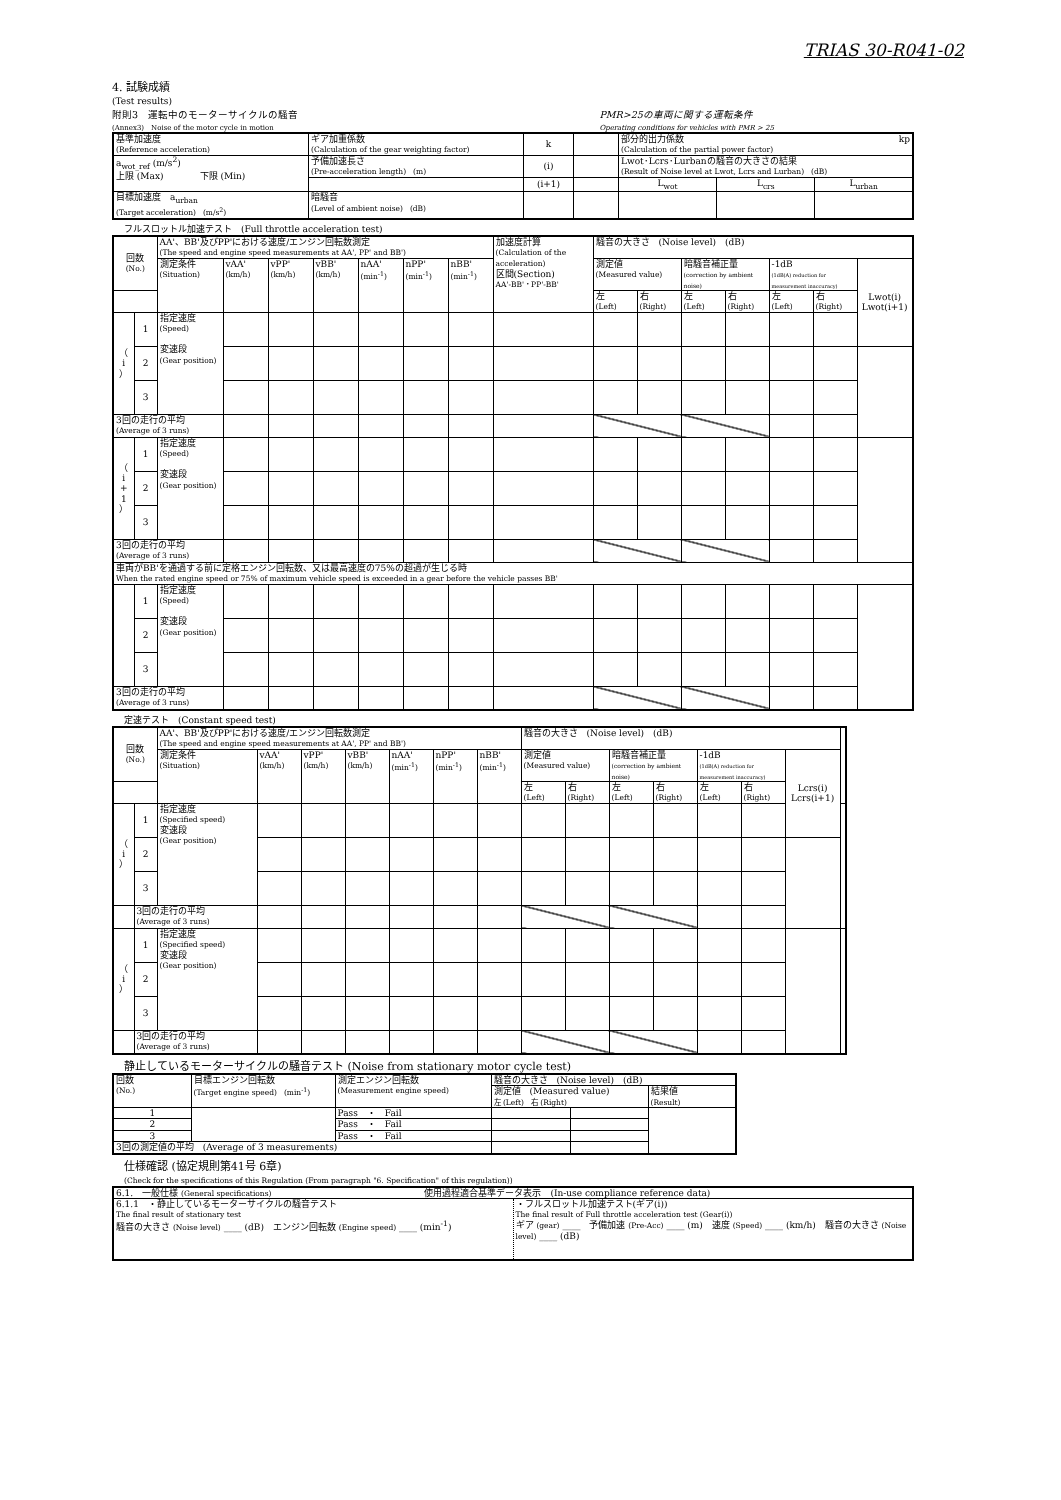TRIAS 30-R041-02
4. 試験成績
(Test results)
附則3　運転中のモーターサイクルの騒音
(Annex3)　Noise of the motor cycle in motion PMR>25の車両に関する運転条件
Operating conditions for vehicles with PMR > 25
| 基準加速度 (Reference acceleration) | ギア加重係数 (Calculation of the gear weighting factor) | k | | 部分的出力係数 kp (Calculation of the partial power factor) | | |
| a<sub>wot_ref</sub> (m/s<sup>2</sup>) 上限 (Max) 下限 (Min) | 予備加速長さ (Pre-acceleration length) (m) | (i) | | Lwot･Lcrs･Lurbanの騒音の大きさの結果 (Result of Noise level at Lwot, Lcrs and Lurban) (dB) | | |
| | | (i+1) | | L<sub>wot</sub> | L<sub>crs</sub> | L<sub>urban</sub> |
| 目標加速度 a<sub>urban</sub> (Target acceleration) (m/s<sup>2</sup>) | 暗騒音 (Level of ambient noise) (dB) | | | | | |
フルスロットル加速テスト　(Full throttle acceleration test)
| 回数 (No.) | | AA'、BB'及びPP'における速度/エンジン回転数測定 (The speed and engine speed measurements at AA', PP' and BB') | | | | | | | 加速度計算 (Calculation of the acceleration) 区間(Section) AA'-BB'・PP'-BB' | 騒音の大きさ (Noise level) (dB) | | | | | | | |
| | | 測定条件 (Situation) | vAA' (km/h) | vPP' (km/h) | vBB' (km/h) | nAA' (min<sup>-1</sup>) | nPP' (min<sup>-1</sup>) | nBB' (min<sup>-1</sup>) | | 測定値 (Measured value) | | 暗騒音補正量 (correction by ambient noise) | | -1dB (1dB(A) reduction for measurement inaccuracy) | | Lwot(i) Lwot(i+1) | |
| | | | | | | | | | | 左 (Left) | 右 (Right) | 左 (Left) | 右 (Right) | 左 (Left) | 右 (Right) | | |
| （ i ） | 1 | 指定速度 (Speed) 変速段 (Gear position) | | | | | | | | | | | | | | | |
| | 2 | | | | | | | | | | | | | | | | |
| | 3 | | | | | | | | | | | | | | | | |
| 3回の走行の平均 (Average of 3 runs) | | | | | | | | | | | | | | | | | |
| （ i + 1 ） | 1 | 指定速度 (Speed) 変速段 (Gear position) | | | | | | | | | | | | | | | |
| | 2 | | | | | | | | | | | | | | | | |
| | 3 | | | | | | | | | | | | | | | | |
| 3回の走行の平均 (Average of 3 runs) | | | | | | | | | | | | | | | | | |
| 車両がBB'を通過する前に定格エンジン回転数、又は最高速度の75%の超過が生じる時 When the rated engine speed or 75% of maximum vehicle speed is exceeded in a gear before the vehicle passes BB' | | | | | | | | | | | | | | | | | |
| | 1 | 指定速度 (Speed) 変速段 (Gear position) | | | | | | | | | | | | | | | |
| | 2 | | | | | | | | | | | | | | | | |
| | 3 | | | | | | | | | | | | | | | | |
| 3回の走行の平均 (Average of 3 runs) | | | | | | | | | | | | | | | | | |
定速テスト　(Constant speed test)
| 回数 (No.) | | AA'、BB'及びPP'における速度/エンジン回転数測定 (The speed and engine speed measurements at AA', PP' and BB') | | | | | | | 騒音の大きさ (Noise level) (dB) | | | | | | | |
| | | 測定条件 (Situation) | vAA' (km/h) | vPP' (km/h) | vBB' (km/h) | nAA' (min<sup>-1</sup>) | nPP' (min<sup>-1</sup>) | nBB' (min<sup>-1</sup>) | 測定値 (Measured value) | | 暗騒音補正量 (correction by ambient noise) | | -1dB (1dB(A) reduction for measurement inaccuracy) | | Lcrs(i) Lcrs(i+1) | |
| | | | | | | | | | 左 (Left) | 右 (Right) | 左 (Left) | 右 (Right) | 左 (Left) | 右 (Right) | | |
| （ i ） | 1 | 指定速度 (Specified speed) 変速段 (Gear position) | | | | | | | | | | | | | | |
| | 2 | | | | | | | | | | | | | | | |
| | 3 | | | | | | | | | | | | | | | |
| | 3回の走行の平均 (Average of 3 runs) | | | | | | | | | | | | | | | |
| （ i ） | 1 | 指定速度 (Specified speed) 変速段 (Gear position) | | | | | | | | | | | | | | |
| | 2 | | | | | | | | | | | | | | | |
| | 3 | | | | | | | | | | | | | | | |
| | 3回の走行の平均 (Average of 3 runs) | | | | | | | | | | | | | | | |
静止しているモーターサイクルの騒音テスト (Noise from stationary motor cycle test)
| 回数 (No.) | 目標エンジン回転数 (Target engine speed) (min<sup>-1</sup>) | 測定エンジン回転数 (Measurement engine speed) | 騒音の大きさ (Noise level) (dB) | | |
| | | | 測定値 (Measured value) 左 (Left) 右 (Right) | | 結果値 (Result) |
| 1 | | Pass ・ Fail | | | |
| 2 | | Pass ・ Fail | | | |
| 3 | | Pass ・ Fail | | | |
| 3回の測定値の平均 (Average of 3 measurements) | | | | | |
仕様確認 (協定規則第41号 6章)
(Check for the specifications of this Regulation (From paragraph "6. Specification" of this regulation))
| 6.1. 一般仕様 (General specifications) 使用過程適合基準データ表示 (In-use compliance reference data) | |
| 6.1.1 ・静止しているモーターサイクルの騒音テスト The final result of stationary test 騒音の大きさ (Noise level) ____ (dB) エンジン回転数 (Engine speed) ____ (min<sup>-1</sup>) | ・フルスロットル加速テスト(ギア(i)) The final result of Full throttle acceleration test (Gear(i)) ギア (gear) ____ 予備加速 (Pre-Acc) ____ (m) 速度 (Speed) ____ (km/h) 騒音の大きさ (Noise level) ____ (dB) |